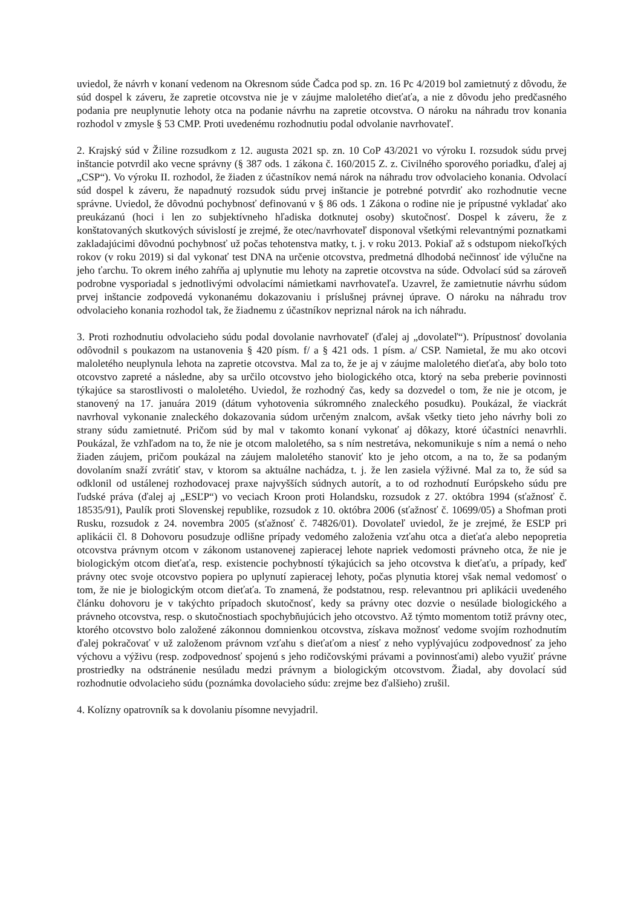uviedol, že návrh v konaní vedenom na Okresnom súde Čadca pod sp. zn. 16 Pc 4/2019 bol zamietnutý z dôvodu, že súd dospel k záveru, že zapretie otcovstva nie je v záujme maloletého dieťaťa, a nie z dôvodu jeho predčasného podania pre neuplynutie lehoty otca na podanie návrhu na zapretie otcovstva. O nároku na náhradu trov konania rozhodol v zmysle § 53 CMP. Proti uvedenému rozhodnutiu podal odvolanie navrhovateľ.
2. Krajský súd v Žiline rozsudkom z 12. augusta 2021 sp. zn. 10 CoP 43/2021 vo výroku I. rozsudok súdu prvej inštancie potvrdil ako vecne správny (§ 387 ods. 1 zákona č. 160/2015 Z. z. Civilného sporového poriadku, ďalej aj „CSP“). Vo výroku II. rozhodol, že žiaden z účastníkov nemá nárok na náhradu trov odvolacieho konania. Odvolací súd dospel k záveru, že napadnutý rozsudok súdu prvej inštancie je potrebné potvrdiť ako rozhodnutie vecne správne. Uviedol, že dôvodnú pochybnosť definovanú v § 86 ods. 1 Zákona o rodine nie je prípustné vykladať ako preukázanú (hoci i len zo subjektívneho hľadiska dotknutej osoby) skutočnosť. Dospel k záveru, že z konštatovaných skutkových súvislostí je zrejmé, že otec/navrhovateľ disponoval všetkými relevantnými poznatkami zakladajúcimi dôvodnú pochybnosť už počas tehotenstva matky, t. j. v roku 2013. Pokiaľ až s odstupom niekoľkých rokov (v roku 2019) si dal vykonať test DNA na určenie otcovstva, predmetná dlhodobá nečinnosť ide výlučne na jeho ťarchu. To okrem iného zahŕňa aj uplynutie mu lehoty na zapretie otcovstva na súde. Odvolací súd sa zároveň podrobne vysporiadal s jednotlivými odvolacími námietkami navrhovateľa. Uzavrel, že zamietnutie návrhu súdom prvej inštancie zodpovedá vykonanému dokazovaniu i príslušnej právnej úprave. O nároku na náhradu trov odvolacieho konania rozhodol tak, že žiadnemu z účastníkov nepriznal nárok na ich náhradu.
3. Proti rozhodnutiu odvolacieho súdu podal dovolanie navrhovateľ (ďalej aj „dovolateľ“). Prípustnosť dovolania odôvodnil s poukazom na ustanovenia § 420 písm. f/ a § 421 ods. 1 písm. a/ CSP. Namietal, že mu ako otcovi maloletého neuplynula lehota na zapretie otcovstva. Mal za to, že je aj v záujme maloletého dieťaťa, aby bolo toto otcovstvo zapreté a následne, aby sa určilo otcovstvo jeho biologického otca, ktorý na seba preberie povinnosti týkajúce sa starostlivosti o maloletého. Uviedol, že rozhodný čas, kedy sa dozvedel o tom, že nie je otcom, je stanovený na 17. januára 2019 (dátum vyhotovenia súkromného znaleckého posudku). Poukázal, že viackrát navrhoval vykonanie znaleckého dokazovania súdom určeným znalcom, avšak všetky tieto jeho návrhy boli zo strany súdu zamietnuté. Pričom súd by mal v takomto konaní vykonať aj dôkazy, ktoré účastníci nenavrhli. Poukázal, že vzhľadom na to, že nie je otcom maloletého, sa s ním nestretáva, nekomunikuje s ním a nemá o neho žiaden záujem, pričom poukázal na záujem maloletého stanoviť kto je jeho otcom, a na to, že sa podaným dovolaním snaží zvrátiť stav, v ktorom sa aktuálne nachádza, t. j. že len zasiela výživné. Mal za to, že súd sa odklonil od ustálenej rozhodovacej praxe najvyšších súdnych autorít, a to od rozhodnutí Európskeho súdu pre ľudské práva (ďalej aj „ESĽP“) vo veciach Kroon proti Holandsku, rozsudok z 27. októbra 1994 (sťažnosť č. 18535/91), Paulík proti Slovenskej republike, rozsudok z 10. októbra 2006 (sťažnosť č. 10699/05) a Shofman proti Rusku, rozsudok z 24. novembra 2005 (sťažnosť č. 74826/01). Dovolateľ uviedol, že je zrejmé, že ESĽP pri aplikácii čl. 8 Dohovoru posudzuje odlišne prípady vedomého založenia vzťahu otca a dieťaťa alebo nepopretia otcovstva právnym otcom v zákonom ustanovenej zapieracej lehote napriek vedomosti právneho otca, že nie je biologickým otcom dieťaťa, resp. existencie pochybností týkajúcich sa jeho otcovstva k dieťaťu, a prípady, keď právny otec svoje otcovstvo popiera po uplynutí zapieracej lehoty, počas plynutia ktorej však nemal vedomosť o tom, že nie je biologickým otcom dieťaťa. To znamená, že podstatnou, resp. relevantnou pri aplikácii uvedeného článku dohovoru je v takýchto prípadoch skutočnosť, kedy sa právny otec dozvie o nesúlade biologického a právneho otcovstva, resp. o skutočnostiach spochybňujúcich jeho otcovstvo. Až týmto momentom totiž právny otec, ktorého otcovstvo bolo založené zákonnou domnienkou otcovstva, získava možnosť vedome svojím rozhodnutím ďalej pokračovať v už založenom právnom vzťahu s dieťaťom a niesť z neho vyplývajúcu zodpovednosť za jeho výchovu a výživu (resp. zodpovednosť spojenú s jeho rodičovskými právami a povinnosťami) alebo využiť právne prostriedky na odstránenie nesúladu medzi právnym a biologickým otcovstvom. Žiadal, aby dovolací súd rozhodnutie odvolacieho súdu (poznámka dovolacieho súdu: zrejme bez ďalšieho) zrušil.
4. Kolízny opatrovník sa k dovolaniu písomne nevyjadril.